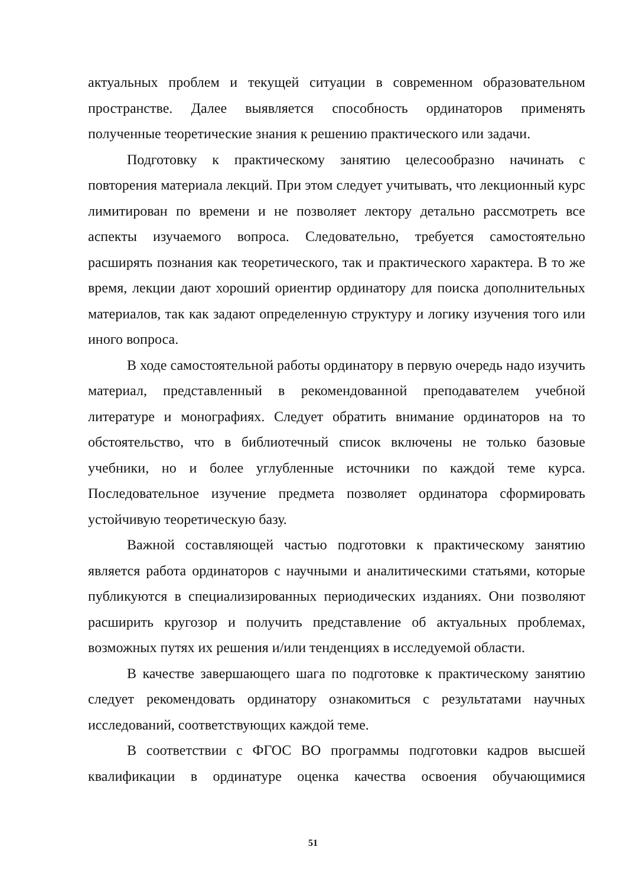актуальных проблем и текущей ситуации в современном образовательном пространстве. Далее выявляется способность ординаторов применять полученные теоретические знания к решению практического или задачи.
Подготовку к практическому занятию целесообразно начинать с повторения материала лекций. При этом следует учитывать, что лекционный курс лимитирован по времени и не позволяет лектору детально рассмотреть все аспекты изучаемого вопроса. Следовательно, требуется самостоятельно расширять познания как теоретического, так и практического характера. В то же время, лекции дают хороший ориентир ординатору для поиска дополнительных материалов, так как задают определенную структуру и логику изучения того или иного вопроса.
В ходе самостоятельной работы ординатору в первую очередь надо изучить материал, представленный в рекомендованной преподавателем учебной литературе и монографиях. Следует обратить внимание ординаторов на то обстоятельство, что в библиотечный список включены не только базовые учебники, но и более углубленные источники по каждой теме курса. Последовательное изучение предмета позволяет ординатора сформировать устойчивую теоретическую базу.
Важной составляющей частью подготовки к практическому занятию является работа ординаторов с научными и аналитическими статьями, которые публикуются в специализированных периодических изданиях. Они позволяют расширить кругозор и получить представление об актуальных проблемах, возможных путях их решения и/или тенденциях в исследуемой области.
В качестве завершающего шага по подготовке к практическому занятию следует рекомендовать ординатору ознакомиться с результатами научных исследований, соответствующих каждой теме.
В соответствии с ФГОС ВО программы подготовки кадров высшей квалификации в ординатуре оценка качества освоения обучающимися
51